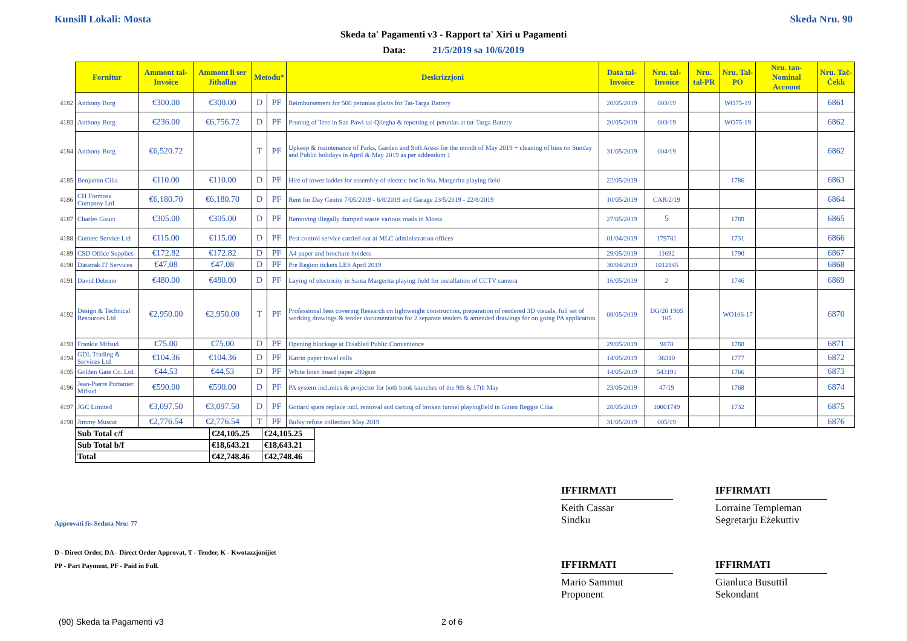Kunsill Lokali: Mosta Skeda Nru. 90
Skeda ta' Pagamenti v3 - Rapport ta' Xiri u Pagamenti
Data: 21/5/2019 sa 10/6/2019
| | Fornitur | Ammont tal-Invoice | Ammont li ser Jithallas | Metodu* | | Deskrizzjoni | Data tal-Invoice | Nru. tal-Invoice | Nru. tal-PR | Nru. Tal-PO | Nru. tan-Nominal Account | Nru. Taċ-Ċekk |
| 4182 | Anthony Borg | €300.00 | €300.00 | D | PF | Reimbursement for 500 petunias plants for Tat-Targa Battery | 20/05/2019 | 003/19 | | WO75-19 | | 6861 |
| 4183 | Anthony Borg | €236.00 | €6,756.72 | D | PF | Pruning of Tree in San Pawl tal-Qliegha & repotting of petunias at tat-Targa Battery | 20/05/2019 | 003/19 | | WO75-19 | | 6862 |
| 4184 | Anthony Borg | €6,520.72 | | T | PF | Upkeep & maintenance of Parks, Garden and Soft Areas for the month of May 2019 + cleaning of bins on Sunday and Public holidays in April & May 2019 as per addendum 1 | 31/05/2019 | 004/19 | | | | 6862 |
| 4185 | Benjamin Cilia | €110.00 | €110.00 | D | PF | Hire of tower ladder for assembly of electric boc in Sta. Margerita playing field | 22/05/2019 | | | 1786 | | 6863 |
| 4186 | CH Formosa Company Ltd | €6,180.70 | €6,180.70 | D | PF | Rent for Day Centre 7/05/2019 - 6/8/2019 and Garage 23/5/2019 - 22/8/2019 | 10/05/2019 | CAR/2/19 | | | | 6864 |
| 4187 | Charles Gauci | €305.00 | €305.00 | D | PF | Removing illegally dumped waste various roads in Mosta | 27/05/2019 | 5 | | 1789 | | 6865 |
| 4188 | Comtec Service Ltd | €115.00 | €115.00 | D | PF | Pest control service carried out at MLC administration offices | 01/04/2019 | 179781 | | 1731 | | 6866 |
| 4189 | CSD Office Supplies | €172.82 | €172.82 | D | PF | A4 paper and brochure holders | 29/05/2019 | 11692 | | 1790 | | 6867 |
| 4190 | Datatrak IT Services | €47.08 | €47.08 | D | PF | Pre Region tickets LES April 2019 | 30/04/2019 | 1012845 | | | | 6868 |
| 4191 | David Debono | €480.00 | €480.00 | D | PF | Laying of electricity in Santa Margerita playing field for installation of CCTV camera | 16/05/2019 | 2 | | 1746 | | 6869 |
| 4192 | Design & Technical Resources Ltd | €2,950.00 | €2,950.00 | T | PF | Professional fees covering Research on lightweight construction, preparation of rendered 3D visuals, full set of working drawings & tender documentation for 2 separate tenders & amended drawings for on going PA application | 08/05/2019 | DG/20 1905 105 | | WO106-17 | | 6870 |
| 4193 | Frankie Mifsud | €75.00 | €75.00 | D | PF | Opening blockage at Disabled Public Convenience | 29/05/2019 | 9878 | | 1788 | | 6871 |
| 4194 | GDL Trading & Services Ltd | €104.36 | €104.36 | D | PF | Katrin paper towel rolls | 14/05/2019 | 36310 | | 1777 | | 6872 |
| 4195 | Golden Gate Co. Ltd. | €44.53 | €44.53 | D | PF | White linen board paper 280gsm | 14/05/2019 | 543191 | | 1766 | | 6873 |
| 4196 | Jean-Pierre Portanier Mifsud | €590.00 | €590.00 | D | PF | PA system incl.mics & projector for both book launches of the 9th & 17th May | 23/05/2019 | 47/19 | | 1768 | | 6874 |
| 4197 | JGC Limited | €3,097.50 | €3,097.50 | D | PF | Gottard spare replace incl. removal and carting of broken tunnel playingfield in Gnien Reggie Cilia | 28/05/2019 | 10001749 | | 1732 | | 6875 |
| 4198 | Jimmy Muscat | €2,776.54 | €2,776.54 | T | PF | Bulky refuse collection May 2019 | 31/05/2019 | 005/19 | | | | 6876 |
| Sub Total c/f | €24,105.25 | €24,105.25 |
| Sub Total b/f | €18,643.21 | €18,643.21 |
| Total | €42,748.46 | €42,748.46 |
IFFIRMATI
Keith Cassar
Sindku
IFFIRMATI
Lorraine Templeman
Segretarju Eżekuttiv
IFFIRMATI
Mario Sammut
Proponent
IFFIRMATI
Gianluca Busuttil
Sekondant
Approvati fis-Seduta Nru: 77
D - Direct Order, DA - Direct Order Approvat, T - Tender, K - Kwotazzjonijiet
PP - Part Payment, PF - Paid in Full.
(90) Skeda ta Pagamenti v3 2 of 6